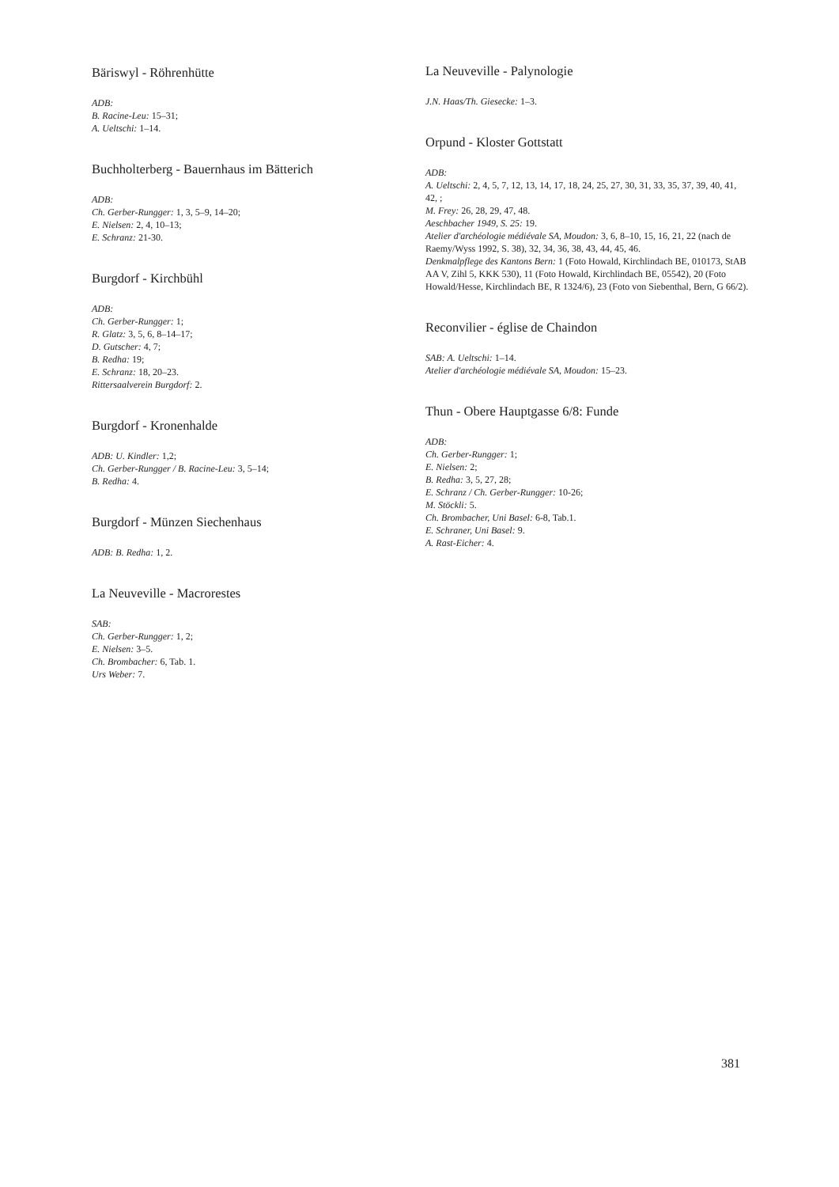Bäriswyl - Röhrenhütte
ADB:
B. Racine-Leu: 15–31;
A. Ueltschi: 1–14.
Buchholterberg - Bauernhaus im Bätterich
ADB:
Ch. Gerber-Rungger: 1, 3, 5–9, 14–20;
E. Nielsen: 2, 4, 10–13;
E. Schranz: 21-30.
Burgdorf - Kirchbühl
ADB:
Ch. Gerber-Rungger: 1;
R. Glatz: 3, 5, 6, 8–14–17;
D. Gutscher: 4, 7;
B. Redha: 19;
E. Schranz: 18, 20–23.
Rittersaalverein Burgdorf: 2.
Burgdorf - Kronenhalde
ADB: U. Kindler: 1,2;
Ch. Gerber-Rungger / B. Racine-Leu: 3, 5–14;
B. Redha: 4.
Burgdorf - Münzen Siechenhaus
ADB: B. Redha: 1, 2.
La Neuveville - Macrorestes
SAB:
Ch. Gerber-Rungger: 1, 2;
E. Nielsen: 3–5.
Ch. Brombacher: 6, Tab. 1.
Urs Weber: 7.
La Neuveville - Palynologie
J.N. Haas/Th. Giesecke: 1–3.
Orpund - Kloster Gottstatt
ADB:
A. Ueltschi: 2, 4, 5, 7, 12, 13, 14, 17, 18, 24, 25, 27, 30, 31, 33, 35, 37, 39, 40, 41, 42, ;
M. Frey: 26, 28, 29, 47, 48.
Aeschbacher 1949, S. 25: 19.
Atelier d'archéologie médiévale SA, Moudon: 3, 6, 8–10, 15, 16, 21, 22 (nach de Raemy/Wyss 1992, S. 38), 32, 34, 36, 38, 43, 44, 45, 46.
Denkmalpflege des Kantons Bern: 1 (Foto Howald, Kirchlindach BE, 010173, StAB AA V, Zihl 5, KKK 530), 11 (Foto Howald, Kirchlindach BE, 05542), 20 (Foto Howald/Hesse, Kirchlindach BE, R 1324/6), 23 (Foto von Siebenthal, Bern, G 66/2).
Reconvilier - église de Chaindon
SAB: A. Ueltschi: 1–14.
Atelier d'archéologie médiévale SA, Moudon: 15–23.
Thun - Obere Hauptgasse 6/8: Funde
ADB:
Ch. Gerber-Rungger: 1;
E. Nielsen: 2;
B. Redha: 3, 5, 27, 28;
E. Schranz / Ch. Gerber-Rungger: 10-26;
M. Stöckli: 5.
Ch. Brombacher, Uni Basel: 6-8, Tab.1.
E. Schraner, Uni Basel: 9.
A. Rast-Eicher: 4.
381